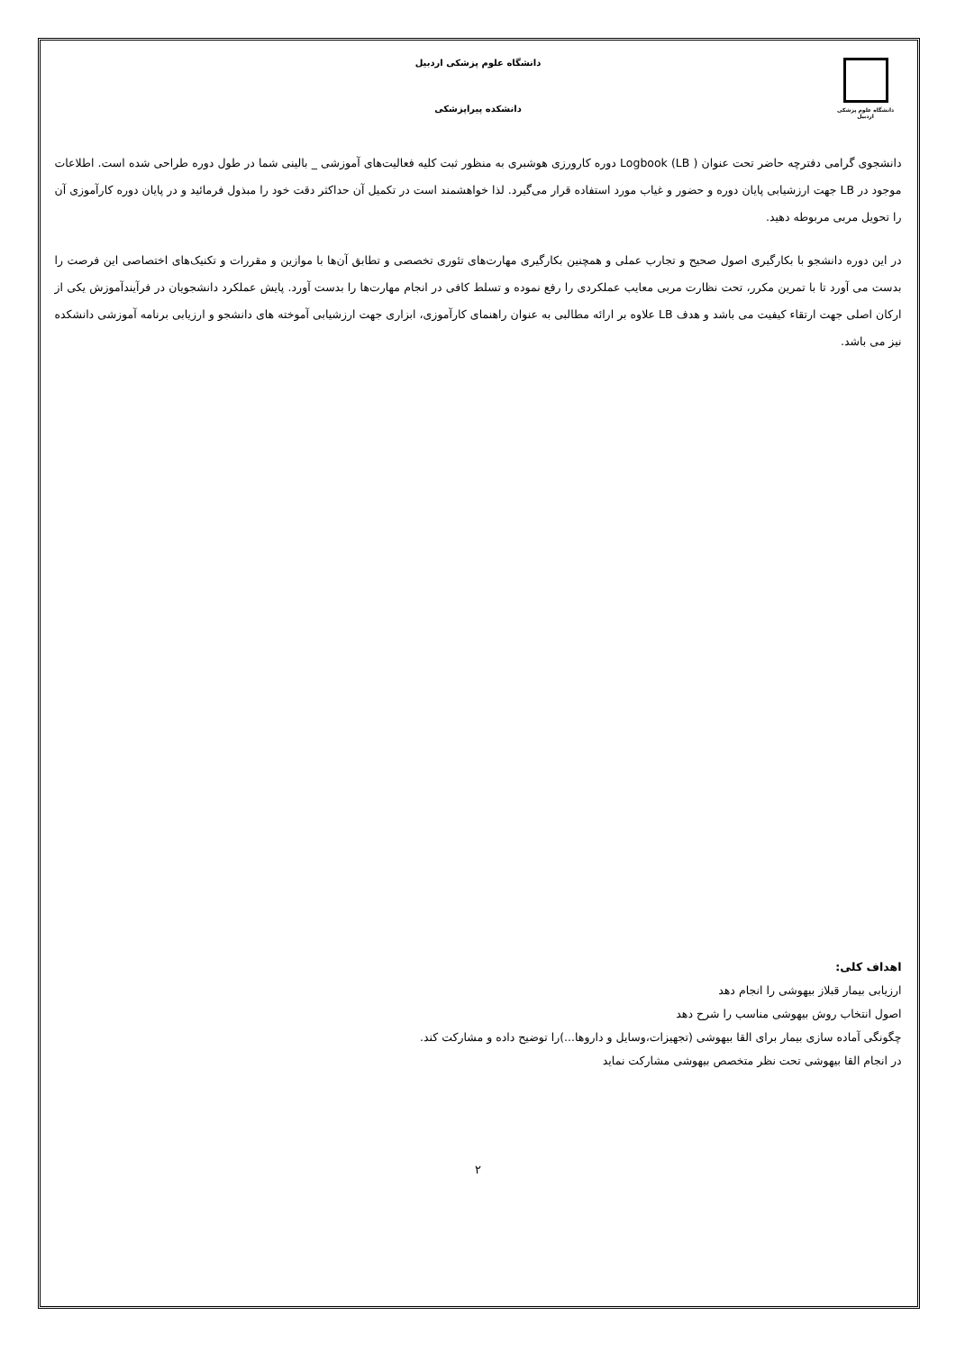دانشگاه علوم پزشکی اردبیل
دانشگاه علوم پزشکی اردبیل
دانشکده پیراپزشکی
دانشجوی گرامی دفترچه حاضر تحت عنوان Logbook (LB ) دوره کارورزی هوشبری به منظور ثبت کلیه فعالیت‌های آموزشی _ بالینی شما در طول دوره طراحی شده است. اطلاعات موجود در LB جهت ارزشیابی پایان دوره و حضور و غیاب مورد استفاده قرار می‌گیرد. لذا خواهشمند است در تکمیل آن حداکثر دقت خود را مبذول فرمائید و در پایان دوره کارآموزی آن را تحویل مربی مربوطه دهید.
در این دوره دانشجو با بکارگیری اصول صحیح و تجارب عملی و همچنین بکارگیری مهارت‌های تئوری تخصصی و تطابق آن‌ها با موازین و مقررات و تکنیک‌های اختصاصی این فرصت را بدست می آورد تا با تمرین مکرر، تحت نظارت مربی معایب عملکردی را رفع نموده و تسلط کافی در انجام مهارت‌ها را بدست آورد. پایش عملکرد دانشجویان در فرآیندآموزش یکی از ارکان اصلی جهت ارتقاء کیفیت می باشد و هدف LB علاوه بر ارائه مطالبی به عنوان راهنمای کارآموزی، ابزاری جهت ارزشیابی آموخته های دانشجو و ارزیابی برنامه آموزشی دانشکده نیز می باشد.
اهداف کلی:
ارزیابی بیمار قبلاز بیهوشی را انجام دهد
اصول انتخاب روش بیهوشی مناسب را شرح دهد
چگونگی آماده سازی بیمار برای القا بیهوشی (تجهیزات،وسایل و داروها...)را توضیح داده و مشارکت کند.
در انجام القا بیهوشی تحت نظر متخصص بیهوشی مشارکت نماید
۲